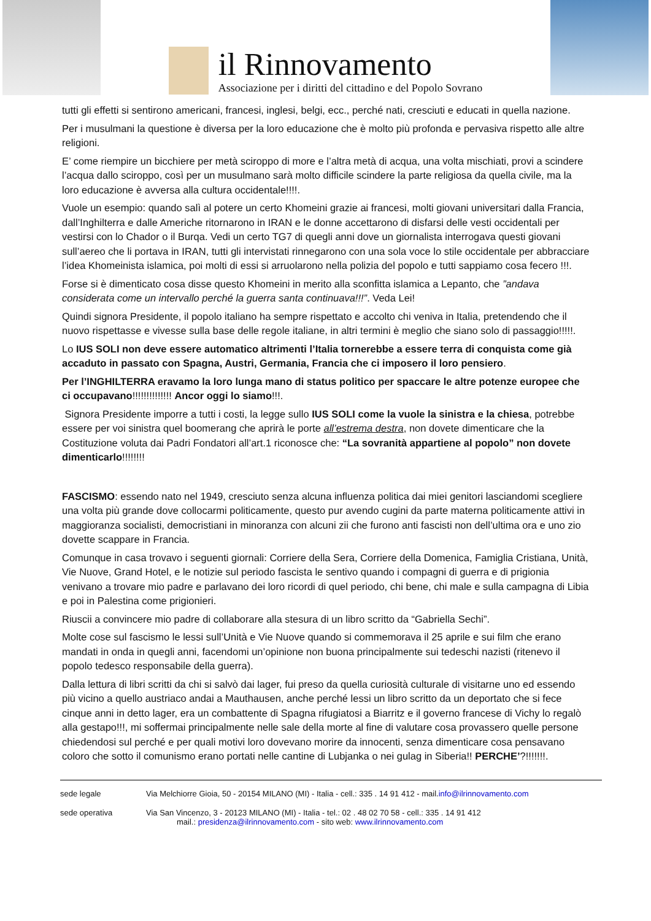il Rinnovamento
Associazione per i diritti del cittadino e del Popolo Sovrano
tutti gli effetti si sentirono americani, francesi, inglesi, belgi, ecc., perché nati, cresciuti e educati in quella nazione.
Per i musulmani la questione è diversa per la loro educazione che è molto più profonda e pervasiva rispetto alle altre religioni.
E’ come riempire un bicchiere per metà sciroppo di more e l’altra metà di acqua, una volta mischiati, provi a scindere l’acqua dallo sciroppo, così per un musulmano sarà molto difficile scindere la parte religiosa da quella civile, ma la loro educazione è avversa alla cultura occidentale!!!!.
Vuole un esempio: quando salì al potere un certo Khomeini grazie ai francesi, molti giovani universitari dalla Francia, dall’Inghilterra e dalle Americhe ritornarono in IRAN e le donne accettarono di disfarsi delle vesti occidentali per vestirsi con lo Chador o il Burqa. Vedi un certo TG7 di quegli anni dove un giornalista interrogava questi giovani sull’aereo che li portava in IRAN, tutti gli intervistati rinnegarono con una sola voce lo stile occidentale per abbracciare l’idea Khomeinista islamica, poi molti di essi si arruolarono nella polizia del popolo e tutti sappiamo cosa fecero !!!.
Forse si è dimenticato cosa disse questo Khomeini in merito alla sconfitta islamica a Lepanto, che ”andava considerata come un intervallo perché la guerra santa continuava!!!”. Veda Lei!
Quindi signora Presidente, il popolo italiano ha sempre rispettato e accolto chi veniva in Italia, pretendendo che il nuovo rispettasse e vivesse sulla base delle regole italiane, in altri termini è meglio che siano solo di passaggio!!!!!.
Lo IUS SOLI non deve essere automatico altrimenti l’Italia tornerebbe a essere terra di conquista come già accaduto in passato con Spagna, Austri, Germania, Francia che ci imposero il loro pensiero.
Per l’INGHILTERRA eravamo la loro lunga mano di status politico per spaccare le altre potenze europee che ci occupavano!!!!!!!!!!!!!! Ancor oggi lo siamo!!!.
Signora Presidente imporre a tutti i costi, la legge sullo IUS SOLI come la vuole la sinistra e la chiesa, potrebbe essere per voi sinistra quel boomerang che aprirà le porte all’estrema destra, non dovete dimenticare che la Costituzione voluta dai Padri Fondatori all’art.1 riconosce che: “La sovranità appartiene al popolo” non dovete dimenticarlo!!!!!!!!
FASCISMO: essendo nato nel 1949, cresciuto senza alcuna influenza politica dai miei genitori lasciandomi scegliere una volta più grande dove collocarmi politicamente, questo pur avendo cugini da parte materna politicamente attivi in maggioranza socialisti, democristiani in minoranza con alcuni zii che furono anti fascisti non dell’ultima ora e uno zio dovette scappare in Francia.
Comunque in casa trovavo i seguenti giornali: Corriere della Sera, Corriere della Domenica, Famiglia Cristiana, Unità, Vie Nuove, Grand Hotel, e le notizie sul periodo fascista le sentivo quando i compagni di guerra e di prigionia venivano a trovare mio padre e parlavano dei loro ricordi di quel periodo, chi bene, chi male e sulla campagna di Libia e poi in Palestina come prigionieri.
Riuscii a convincere mio padre di collaborare alla stesura di un libro scritto da “Gabriella Sechi”.
Molte cose sul fascismo le lessi sull’Unità e Vie Nuove quando si commemorava il 25 aprile e sui film che erano mandati in onda in quegli anni, facendomi un’opinione non buona principalmente sui tedeschi nazisti (ritenevo il popolo tedesco responsabile della guerra).
Dalla lettura di libri scritti da chi si salvò dai lager, fui preso da quella curiosità culturale di visitarne uno ed essendo più vicino a quello austriaco andai a Mauthausen, anche perché lessi un libro scritto da un deportato che si fece cinque anni in detto lager, era un combattente di Spagna rifugiatosi a Biarritz e il governo francese di Vichy lo regalò alla gestapo!!!, mi soffermai principalmente nelle sale della morte al fine di valutare cosa provassero quelle persone chiedendosi sul perché e per quali motivi loro dovevano morire da innocenti, senza dimenticare cosa pensavano coloro che sotto il comunismo erano portati nelle cantine di Lubjanka o nei gulag in Siberia!! PERCHE’?!!!!!!!.
sede legale Via Melchiorre Gioia, 50 - 20154 MILANO (MI) - Italia - cell.: 335 . 14 91 412 - mail.info@ilrinnovamento.com
sede operativa Via San Vincenzo, 3 - 20123 MILANO (MI) - Italia - tel.: 02 . 48 02 70 58 - cell.: 335 . 14 91 412
mail.: presidenza@ilrinnovamento.com - sito web: www.ilrinnovamento.com